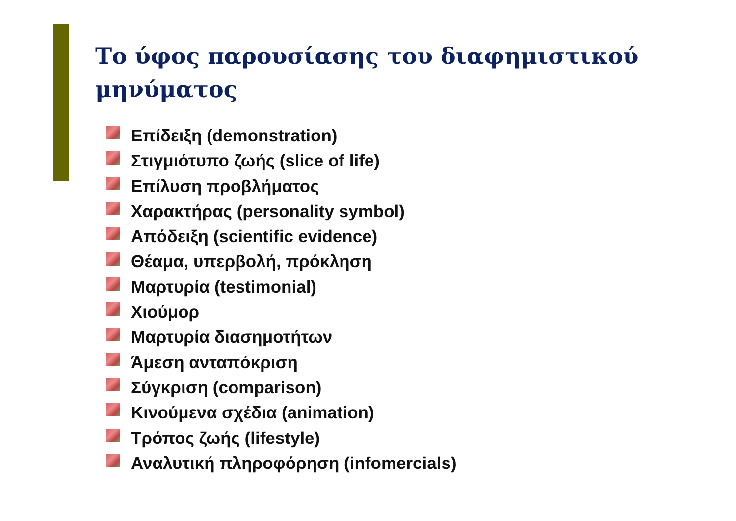Το ύφος παρουσίασης του διαφημιστικού μηνύματος
Επίδειξη (demonstration)
Στιγμιότυπο ζωής (slice of life)
Επίλυση προβλήματος
Χαρακτήρας (personality symbol)
Απόδειξη (scientific evidence)
Θέαμα, υπερβολή, πρόκληση
Μαρτυρία (testimonial)
Χιούμορ
Μαρτυρία διασημοτήτων
Άμεση ανταπόκριση
Σύγκριση (comparison)
Κινούμενα σχέδια (animation)
Τρόπος ζωής (lifestyle)
Αναλυτική πληροφόρηση (infomercials)